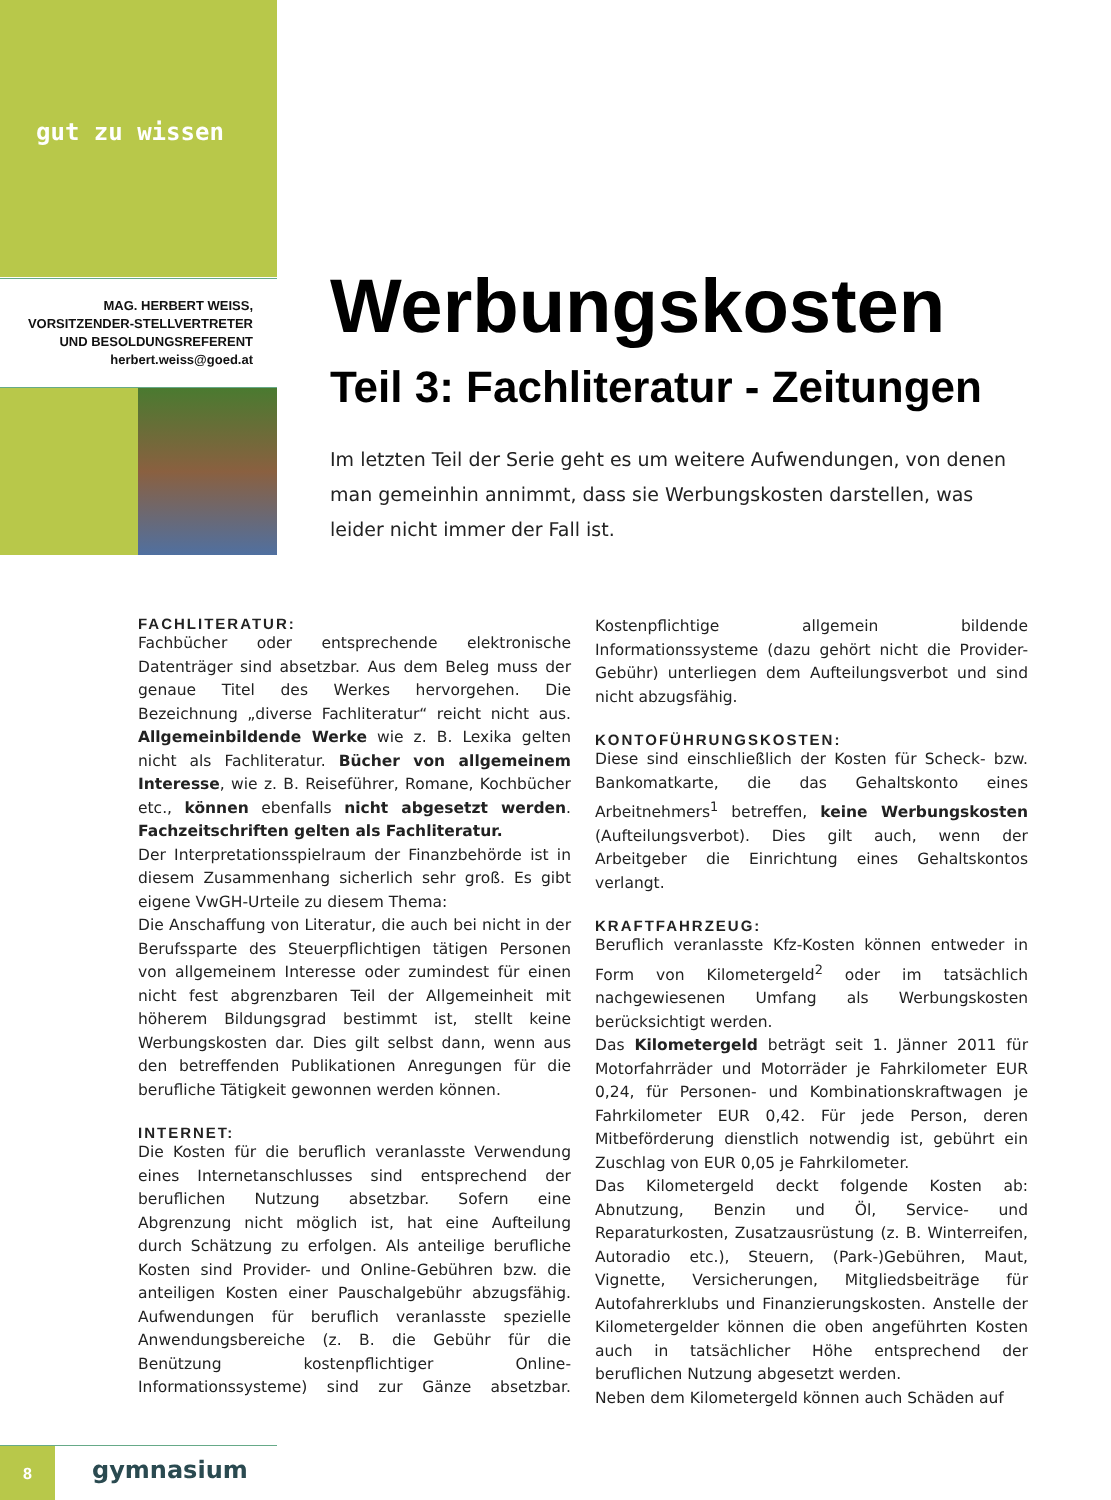gut zu wissen
MAG. HERBERT WEISS,
VORSITZENDER-STELLVERTRETER
UND BESOLDUNGSREFERENT
herbert.weiss@goed.at
Werbungskosten
Teil 3: Fachliteratur - Zeitungen
Im letzten Teil der Serie geht es um weitere Aufwendungen, von denen man gemeinhin annimmt, dass sie Werbungskosten darstellen, was leider nicht immer der Fall ist.
FACHLITERATUR:
Fachbücher oder entsprechende elektronische Datenträger sind absetzbar. Aus dem Beleg muss der genaue Titel des Werkes hervorgehen. Die Bezeichnung „diverse Fachliteratur“ reicht nicht aus. Allgemeinbildende Werke wie z. B. Lexika gelten nicht als Fachliteratur. Bücher von allgemeinem Interesse, wie z. B. Reiseführer, Romane, Kochbücher etc., können ebenfalls nicht abgesetzt werden. Fachzeitschriften gelten als Fachliteratur.
Der Interpretationsspielraum der Finanzbehörde ist in diesem Zusammenhang sicherlich sehr groß. Es gibt eigene VwGH-Urteile zu diesem Thema:
Die Anschaffung von Literatur, die auch bei nicht in der Berufssparte des Steuerpflichtigen tätigen Personen von allgemeinem Interesse oder zumindest für einen nicht fest abgrenzbaren Teil der Allgemeinheit mit höherem Bildungsgrad bestimmt ist, stellt keine Werbungskosten dar. Dies gilt selbst dann, wenn aus den betreffenden Publikationen Anregungen für die berufliche Tätigkeit gewonnen werden können.
INTERNET:
Die Kosten für die beruflich veranlasste Verwendung eines Internetanschlusses sind entsprechend der beruflichen Nutzung absetzbar. Sofern eine Abgrenzung nicht möglich ist, hat eine Aufteilung durch Schätzung zu erfolgen. Als anteilige berufliche Kosten sind Provider- und Online-Gebühren bzw. die anteiligen Kosten einer Pauschalgebühr abzugsfähig. Aufwendungen für beruflich veranlasste spezielle Anwendungsbereiche (z. B. die Gebühr für die Benützung kostenpflichtiger Online-Informationssysteme) sind zur Gänze absetzbar. Kostenpflichtige allgemein bildende Informationssysteme (dazu gehört nicht die Provider-Gebühr) unterliegen dem Aufteilungsverbot und sind nicht abzugsfähig.
KONTOFÜHRUNGSKOSTEN:
Diese sind einschließlich der Kosten für Scheck- bzw. Bankomatkarte, die das Gehaltskonto eines Arbeitnehmers<sup>1</sup> betreffen, keine Werbungskosten (Aufteilungsverbot). Dies gilt auch, wenn der Arbeitgeber die Einrichtung eines Gehaltskontos verlangt.
KRAFTFAHRZEUG:
Beruflich veranlasste Kfz-Kosten können entweder in Form von Kilometergeld<sup>2</sup> oder im tatsächlich nachgewiesenen Umfang als Werbungskosten berücksichtigt werden.
Das Kilometergeld beträgt seit 1. Jänner 2011 für Motorfahrräder und Motorräder je Fahrkilometer EUR 0,24, für Personen- und Kombinationskraftwagen je Fahrkilometer EUR 0,42. Für jede Person, deren Mitbeförderung dienstlich notwendig ist, gebührt ein Zuschlag von EUR 0,05 je Fahrkilometer.
Das Kilometergeld deckt folgende Kosten ab: Abnutzung, Benzin und Öl, Service- und Reparaturkosten, Zusatzausrüstung (z. B. Winterreifen, Autoradio etc.), Steuern, (Park-)Gebühren, Maut, Vignette, Versicherungen, Mitgliedsbeiträge für Autofahrerklubs und Finanzierungskosten. Anstelle der Kilometergelder können die oben angeführten Kosten auch in tatsächlicher Höhe entsprechend der beruflichen Nutzung abgesetzt werden.
Neben dem Kilometergeld können auch Schäden auf
8
gymnasium